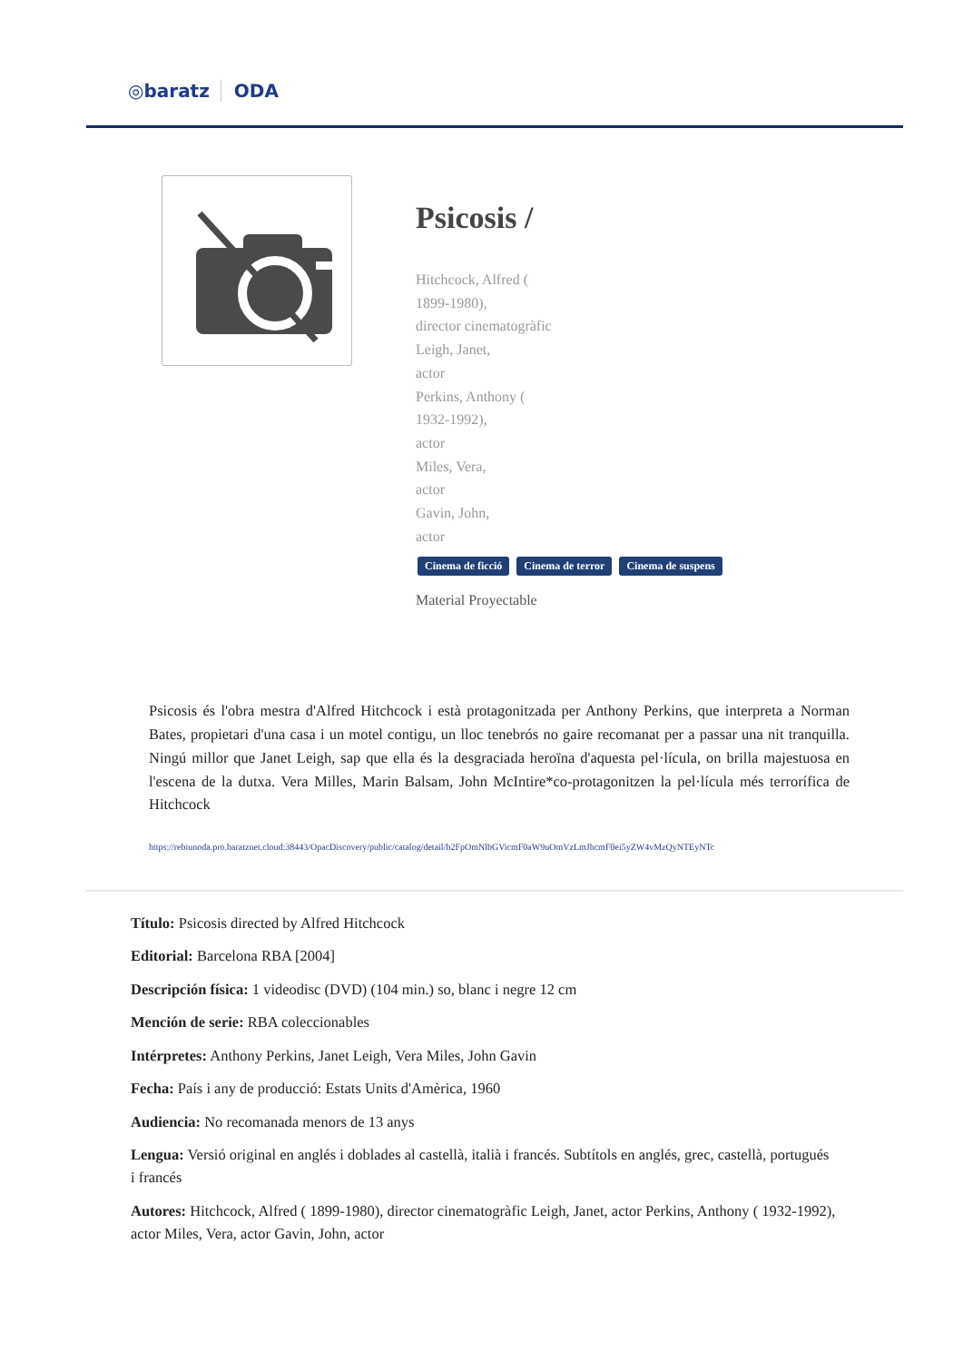◎baratz ODA
Psicosis /
Hitchcock, Alfred (
1899-1980),
director cinematogràfic
Leigh, Janet,
actor
Perkins, Anthony (
1932-1992),
actor
Miles, Vera,
actor
Gavin, John,
actor
Cinema de ficció Cinema de terror Cinema de suspens
Material Proyectable
Psicosis és l'obra mestra d'Alfred Hitchcock i està protagonitzada per Anthony Perkins, que interpreta a Norman Bates, propietari d'una casa i un motel contigu, un lloc tenebrós no gaire recomanat per a passar una nit tranquilla. Ningú millor que Janet Leigh, sap que ella és la desgraciada heroïna d'aquesta pel·lícula, on brilla majestuosa en l'escena de la dutxa. Vera Milles, Marin Balsam, John McIntire*co-protagonitzen la pel·lícula més terrorífica de Hitchcock
https://rebiunoda.pro.baratznet.cloud:38443/OpacDiscovery/public/catalog/detail/b2FpOmNlbGVicmF0aW9uOmVzLmJhcmF0ei5yZW4vMzQyNTEyNTc
Título: Psicosis directed by Alfred Hitchcock
Editorial: Barcelona RBA [2004]
Descripción física: 1 videodisc (DVD) (104 min.) so, blanc i negre 12 cm
Mención de serie: RBA coleccionables
Intérpretes: Anthony Perkins, Janet Leigh, Vera Miles, John Gavin
Fecha: País i any de producció: Estats Units d'Amèrica, 1960
Audiencia: No recomanada menors de 13 anys
Lengua: Versió original en anglés i doblades al castellà, italià i francés. Subtítols en anglés, grec, castellà, portugués i francés
Autores: Hitchcock, Alfred ( 1899-1980), director cinematogràfic Leigh, Janet, actor Perkins, Anthony ( 1932-1992), actor Miles, Vera, actor Gavin, John, actor